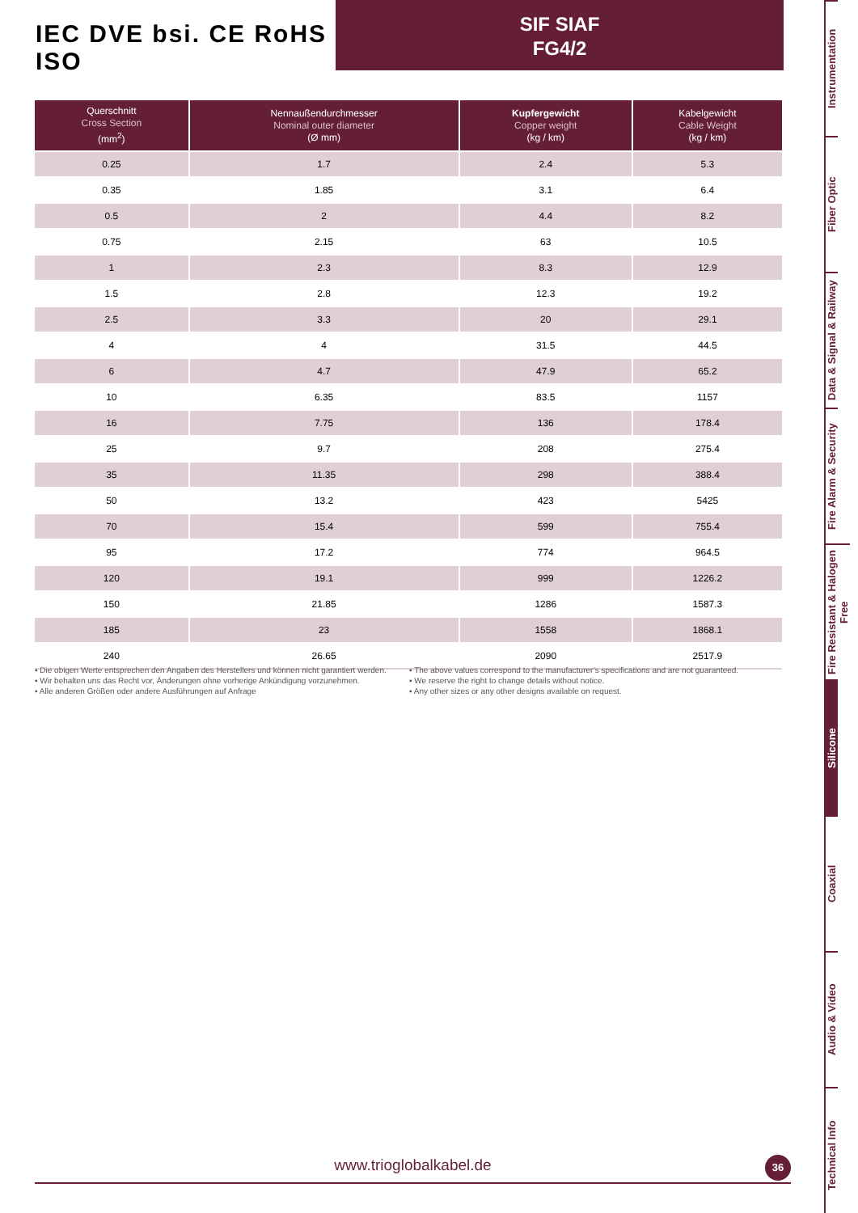IEC DVE bsi. CE RoHS ISO
SIF SIAF
FG4/2
| Querschnitt Cross Section (mm<sup>2</sup>) | Nennaußendurchmesser Nominal outer diameter (Ø mm) | Kupfergewicht Copper weight (kg / km) | Kabelgewicht Cable Weight (kg / km) |
| --- | --- | --- | --- |
| 0.25 | 1.7 | 2.4 | 5.3 |
| 0.35 | 1.85 | 3.1 | 6.4 |
| 0.5 | 2 | 4.4 | 8.2 |
| 0.75 | 2.15 | 63 | 10.5 |
| 1 | 2.3 | 8.3 | 12.9 |
| 1.5 | 2.8 | 12.3 | 19.2 |
| 2.5 | 3.3 | 20 | 29.1 |
| 4 | 4 | 31.5 | 44.5 |
| 6 | 4.7 | 47.9 | 65.2 |
| 10 | 6.35 | 83.5 | 1157 |
| 16 | 7.75 | 136 | 178.4 |
| 25 | 9.7 | 208 | 275.4 |
| 35 | 11.35 | 298 | 388.4 |
| 50 | 13.2 | 423 | 5425 |
| 70 | 15.4 | 599 | 755.4 |
| 95 | 17.2 | 774 | 964.5 |
| 120 | 19.1 | 999 | 1226.2 |
| 150 | 21.85 | 1286 | 1587.3 |
| 185 | 23 | 1558 | 1868.1 |
| 240 | 26.65 | 2090 | 2517.9 |
▪ Die obigen Werte entsprechen den Angaben des Herstellers und können nicht garantiert werden.
▪ Wir behalten uns das Recht vor, Änderungen ohne vorherige Ankündigung vorzunehmen.
▪ Alle anderen Größen oder andere Ausführungen auf Anfrage
▪ The above values correspond to the manufacturer’s specifications and are not guaranteed.
▪ We reserve the right to change details without notice.
▪ Any other sizes or any other designs available on request.
www.trioglobalkabel.de 36
Instrumentation
Fiber Optic
Data & Signal & Railway
Fire Alarm & Security
Fire Resistant & Halogen Free
Silicone
Coaxial
Audio & Video
Technical Info